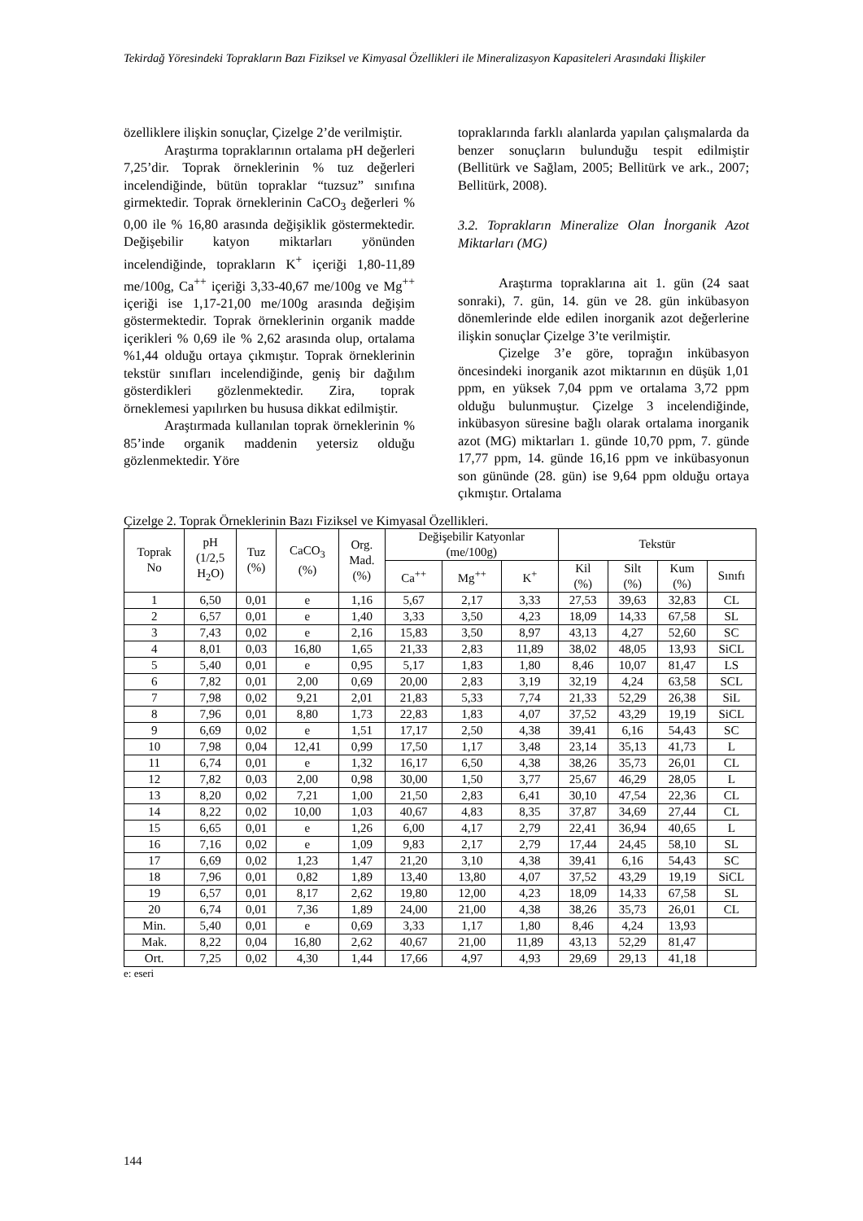Tekirdağ Yöresindeki Toprakların Bazı Fiziksel ve Kimyasal Özellikleri ile Mineralizasyon Kapasiteleri Arasındaki İlişkiler
özelliklere ilişkin sonuçlar, Çizelge 2’de verilmiştir.
Araştırma topraklarının ortalama pH değerleri 7,25’dir. Toprak örneklerinin % tuz değerleri incelendiğinde, bütün topraklar “tuzsuz” sınıfına girmektedir. Toprak örneklerinin CaCO<sub>3</sub> değerleri % 0,00 ile % 16,80 arasında değişiklik göstermektedir. Değişebilir katyon miktarları yönünden incelendiğinde, toprakların K<sup>+</sup> içeriği 1,80-11,89 me/100g, Ca<sup>++</sup> içeriği 3,33-40,67 me/100g ve Mg<sup>++</sup> içeriği ise 1,17-21,00 me/100g arasında değişim göstermektedir. Toprak örneklerinin organik madde içerikleri % 0,69 ile % 2,62 arasında olup, ortalama %1,44 olduğu ortaya çıkmıştır. Toprak örneklerinin tekstür sınıfları incelendiğinde, geniş bir dağılım gösterdikleri gözlenmektedir. Zira, toprak örneklemesi yapılırken bu hususa dikkat edilmiştir.
Araştırmada kullanılan toprak örneklerinin % 85’inde organik maddenin yetersiz olduğu gözlenmektedir. Yöre
topraklarında farklı alanlarda yapılan çalışmalarda da benzer sonuçların bulunduğu tespit edilmiştir (Bellitürk ve Sağlam, 2005; Bellitürk ve ark., 2007; Bellitürk, 2008).
3.2. Toprakların Mineralize Olan İnorganik Azot Miktarları (MG)
Araştırma topraklarına ait 1. gün (24 saat sonraki), 7. gün, 14. gün ve 28. gün inkübasyon dönemlerinde elde edilen inorganik azot değerlerine ilişkin sonuçlar Çizelge 3’te verilmiştir.
Çizelge 3’e göre, toprağın inkübasyon öncesindeki inorganik azot miktarının en düşük 1,01 ppm, en yüksek 7,04 ppm ve ortalama 3,72 ppm olduğu bulunmuştur. Çizelge 3 incelendiğinde, inkübasyon süresine bağlı olarak ortalama inorganik azot (MG) miktarları 1. günde 10,70 ppm, 7. günde 17,77 ppm, 14. günde 16,16 ppm ve inkübasyonun son gününde (28. gün) ise 9,64 ppm olduğu ortaya çıkmıştır. Ortalama
Çizelge 2. Toprak Örneklerinin Bazı Fiziksel ve Kimyasal Özellikleri.
| Toprak No | pH (1/2,5 H<sub>2</sub>O) | Tuz (%) | CaCO<sub>3</sub> (%) | Org. Mad. (%) | Değişebilir Katyonlar (me/100g) | | | Tekstür | | | |
| --- | --- | --- | --- | --- | --- | --- | --- | --- | --- | --- | --- |
| | | | | | Ca<sup>++</sup> | Mg<sup>++</sup> | K<sup>+</sup> | Kil (%) | Silt (%) | Kum (%) | Sınıfı |
| 1 | 6,50 | 0,01 | e | 1,16 | 5,67 | 2,17 | 3,33 | 27,53 | 39,63 | 32,83 | CL |
| 2 | 6,57 | 0,01 | e | 1,40 | 3,33 | 3,50 | 4,23 | 18,09 | 14,33 | 67,58 | SL |
| 3 | 7,43 | 0,02 | e | 2,16 | 15,83 | 3,50 | 8,97 | 43,13 | 4,27 | 52,60 | SC |
| 4 | 8,01 | 0,03 | 16,80 | 1,65 | 21,33 | 2,83 | 11,89 | 38,02 | 48,05 | 13,93 | SiCL |
| 5 | 5,40 | 0,01 | e | 0,95 | 5,17 | 1,83 | 1,80 | 8,46 | 10,07 | 81,47 | LS |
| 6 | 7,82 | 0,01 | 2,00 | 0,69 | 20,00 | 2,83 | 3,19 | 32,19 | 4,24 | 63,58 | SCL |
| 7 | 7,98 | 0,02 | 9,21 | 2,01 | 21,83 | 5,33 | 7,74 | 21,33 | 52,29 | 26,38 | SiL |
| 8 | 7,96 | 0,01 | 8,80 | 1,73 | 22,83 | 1,83 | 4,07 | 37,52 | 43,29 | 19,19 | SiCL |
| 9 | 6,69 | 0,02 | e | 1,51 | 17,17 | 2,50 | 4,38 | 39,41 | 6,16 | 54,43 | SC |
| 10 | 7,98 | 0,04 | 12,41 | 0,99 | 17,50 | 1,17 | 3,48 | 23,14 | 35,13 | 41,73 | L |
| 11 | 6,74 | 0,01 | e | 1,32 | 16,17 | 6,50 | 4,38 | 38,26 | 35,73 | 26,01 | CL |
| 12 | 7,82 | 0,03 | 2,00 | 0,98 | 30,00 | 1,50 | 3,77 | 25,67 | 46,29 | 28,05 | L |
| 13 | 8,20 | 0,02 | 7,21 | 1,00 | 21,50 | 2,83 | 6,41 | 30,10 | 47,54 | 22,36 | CL |
| 14 | 8,22 | 0,02 | 10,00 | 1,03 | 40,67 | 4,83 | 8,35 | 37,87 | 34,69 | 27,44 | CL |
| 15 | 6,65 | 0,01 | e | 1,26 | 6,00 | 4,17 | 2,79 | 22,41 | 36,94 | 40,65 | L |
| 16 | 7,16 | 0,02 | e | 1,09 | 9,83 | 2,17 | 2,79 | 17,44 | 24,45 | 58,10 | SL |
| 17 | 6,69 | 0,02 | 1,23 | 1,47 | 21,20 | 3,10 | 4,38 | 39,41 | 6,16 | 54,43 | SC |
| 18 | 7,96 | 0,01 | 0,82 | 1,89 | 13,40 | 13,80 | 4,07 | 37,52 | 43,29 | 19,19 | SiCL |
| 19 | 6,57 | 0,01 | 8,17 | 2,62 | 19,80 | 12,00 | 4,23 | 18,09 | 14,33 | 67,58 | SL |
| 20 | 6,74 | 0,01 | 7,36 | 1,89 | 24,00 | 21,00 | 4,38 | 38,26 | 35,73 | 26,01 | CL |
| Min. | 5,40 | 0,01 | e | 0,69 | 3,33 | 1,17 | 1,80 | 8,46 | 4,24 | 13,93 | |
| Mak. | 8,22 | 0,04 | 16,80 | 2,62 | 40,67 | 21,00 | 11,89 | 43,13 | 52,29 | 81,47 | |
| Ort. | 7,25 | 0,02 | 4,30 | 1,44 | 17,66 | 4,97 | 4,93 | 29,69 | 29,13 | 41,18 | |
e: eseri
144